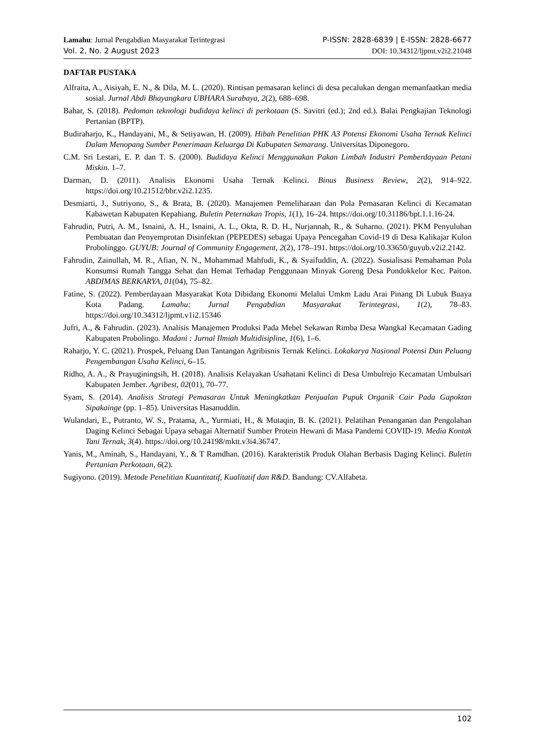Lamahu: Jurnal Pengabdian Masyarakat Terintegrasi P-ISSN: 2828-6839 | E-ISSN: 2828-6677
Vol. 2, No. 2 August 2023 DOI: 10.34312/ljpmt.v2i2.21048
DAFTAR PUSTAKA
Alfraita, A., Aisiyah, E. N., & Dila, M. L. (2020). Rintisan pemasaran kelinci di desa pecalukan dengan memanfaatkan media sosial. Jurnal Abdi Bhayangkara UBHARA Surabaya, 2(2), 688–698.
Bahar, S. (2018). Pedoman teknologi budidaya kelinci di perkotaan (S. Savitri (ed.); 2nd ed.). Balai Pengkajian Teknologi Pertanian (BPTP).
Budiraharjo, K., Handayani, M., & Setiyawan, H. (2009). Hibah Penelitian PHK A3 Potensi Ekonomi Usaha Ternak Kelinci Dalam Menopang Sumber Penerimaan Keluarga Di Kabupaten Semarang. Universitas Diponegoro.
C.M. Sri Lestari, E. P. dan T. S. (2000). Budidaya Kelinci Menggunakan Pakan Limbah Industri Pemberdayaan Petani Miskin. 1–7.
Darman, D. (2011). Analisis Ekonomi Usaha Ternak Kelinci. Binus Business Review, 2(2), 914–922. https://doi.org/10.21512/bbr.v2i2.1235.
Desmiarti, J., Sutriyono, S., & Brata, B. (2020). Manajemen Pemeliharaan dan Pola Pemasaran Kelinci di Kecamatan Kabawetan Kabupaten Kepahiang. Buletin Peternakan Tropis, 1(1), 16–24. https://doi.org/10.31186/bpt.1.1.16-24.
Fahrudin, Putri, A. M., Isnaini, A. H., Isnaini, A. L., Okta, R. D. H., Nurjannah, R., & Suharno. (2021). PKM Penyuluhan Pembuatan dan Penyemprotan Disinfektan (PEPEDES) sebagai Upaya Pencegahan Covid-19 di Desa Kalikajar Kulon Probolinggo. GUYUB: Journal of Community Engagement, 2(2), 178–191. https://doi.org/10.33650/guyub.v2i2.2142.
Fahrudin, Zainullah, M. R., Afian, N. N., Mohammad Mahfudi, K., & Syaifuddin, A. (2022). Sosialisasi Pemahaman Pola Konsumsi Rumah Tangga Sehat dan Hemat Terhadap Penggunaan Minyak Goreng Desa Pondokkelor Kec. Paiton. ABDIMAS BERKARYA, 01(04), 75–82.
Fatine, S. (2022). Pemberdayaan Masyarakat Kota Dibidang Ekonomi Melalui Umkm Ladu Arai Pinang Di Lubuk Buaya Kota Padang. Lamahu: Jurnal Pengabdian Masyarakat Terintegrasi, 1(2), 78–83. https://doi.org/10.34312/ljpmt.v1i2.15346
Jufri, A., & Fahrudin. (2023). Analisis Manajemen Produksi Pada Mebel Sekawan Rimba Desa Wangkal Kecamatan Gading Kabupaten Probolingo. Madani : Jurnal Ilmiah Multidisipline, 1(6), 1–6.
Raharjo, Y. C. (2021). Prospek, Peluang Dan Tantangan Agribisnis Ternak Kelinci. Lokakarya Nasional Potensi Dan Peluang Pengembangan Usaha Kelinci, 6–15.
Ridho, A. A., & Prayuginingsih, H. (2018). Analisis Kelayakan Usahatani Kelinci di Desa Umbulrejo Kecamatan Umbulsari Kabupaten Jember. Agribest, 02(01), 70–77.
Syam, S. (2014). Analisis Strategi Pemasaran Untuk Meningkatkan Penjualan Pupuk Organik Cair Pada Gapoktan Sipakainge (pp. 1–85). Universitas Hasanuddin.
Wulandari, E., Putranto, W. S., Pratama, A., Yurmiati, H., & Mutaqin, B. K. (2021). Pelatihan Penanganan dan Pengolahan Daging Kelinci Sebagai Upaya sebagai Alternatif Sumber Protein Hewani di Masa Pandemi COVID-19. Media Kontak Tani Ternak, 3(4). https://doi.org/10.24198/mktt.v3i4.36747.
Yanis, M., Aminah, S., Handayani, Y., & T Ramdhan. (2016). Karakteristik Produk Olahan Berbasis Daging Kelinci. Buletin Pertanian Perkotaan, 6(2).
Sugiyono. (2019). Metode Penelitian Kuantitatif, Kualitatif dan R&D. Bandung: CV.Alfabeta.
102